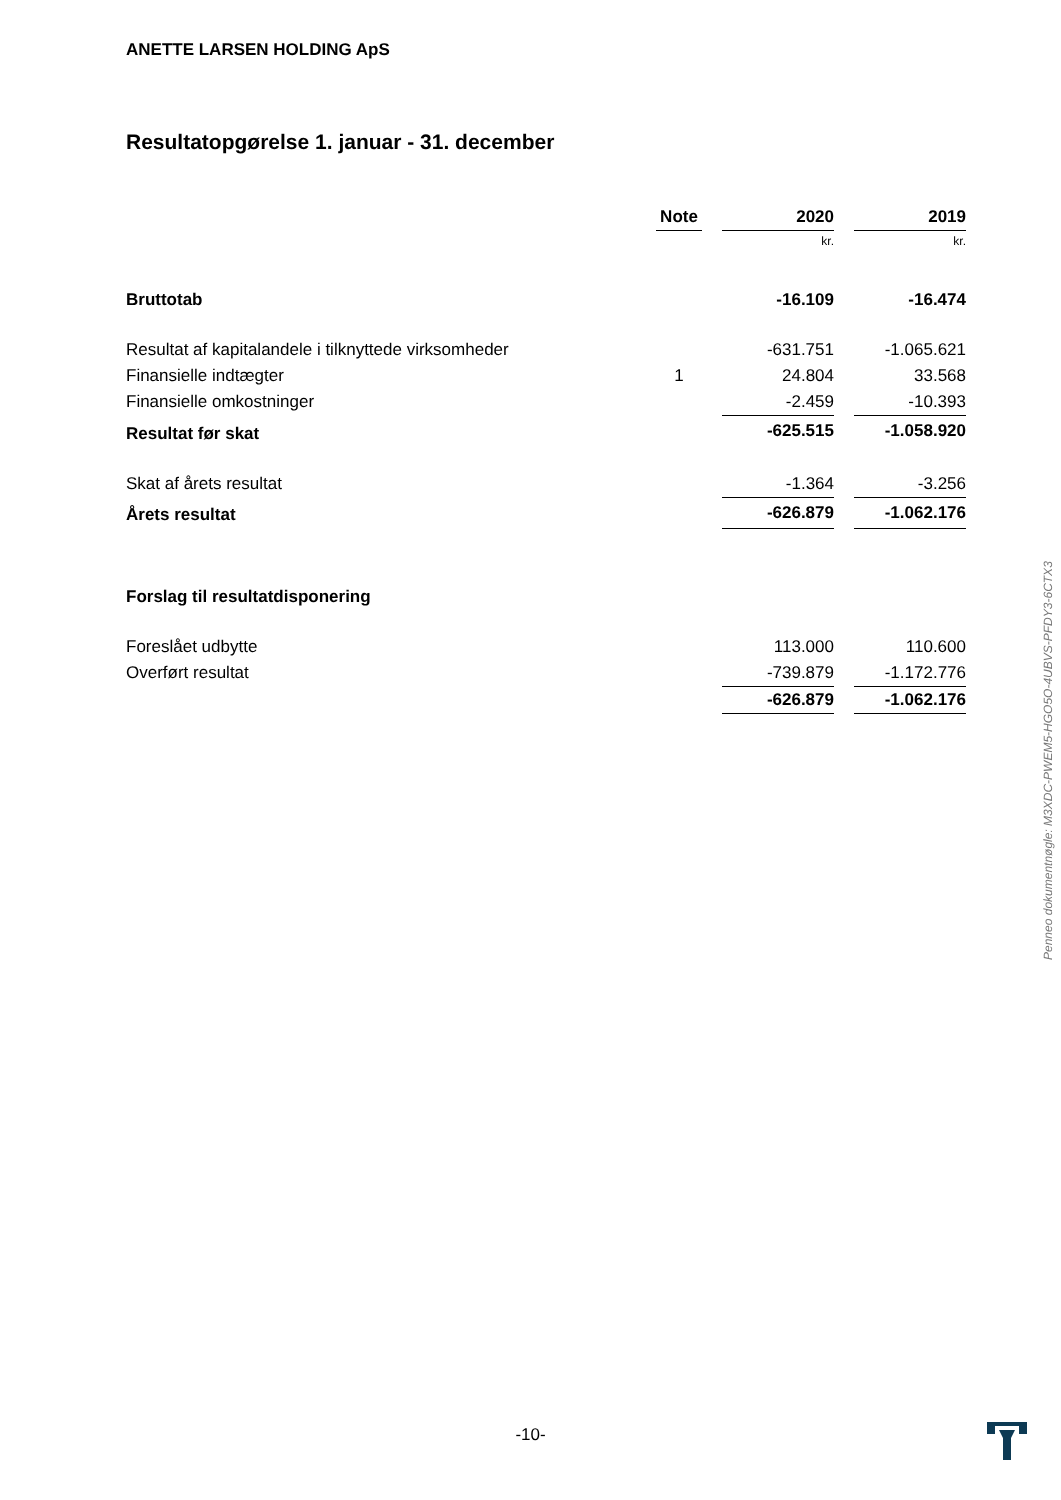ANETTE LARSEN HOLDING ApS
Resultatopgørelse 1. januar - 31. december
| | Note | | 2020 | | 2019 |
| --- | --- | --- | --- | --- | --- |
| | | | kr. | | kr. |
| Bruttotab | | | -16.109 | | -16.474 |
| Resultat af kapitalandele i tilknyttede virksomheder | | | -631.751 | | -1.065.621 |
| Finansielle indtægter | 1 | | 24.804 | | 33.568 |
| Finansielle omkostninger | | | -2.459 | | -10.393 |
| Resultat før skat | | | -625.515 | | -1.058.920 |
| Skat af årets resultat | | | -1.364 | | -3.256 |
| Årets resultat | | | -626.879 | | -1.062.176 |
| Forslag til resultatdisponering | | | | | |
| Foreslået udbytte | | | 113.000 | | 110.600 |
| Overført resultat | | | -739.879 | | -1.172.776 |
| | | | -626.879 | | -1.062.176 |
Penneo dokumentnøgle: M3XDC-PWEM5-HGO5O-4UBVS-PFDY3-6CTX3
-10-